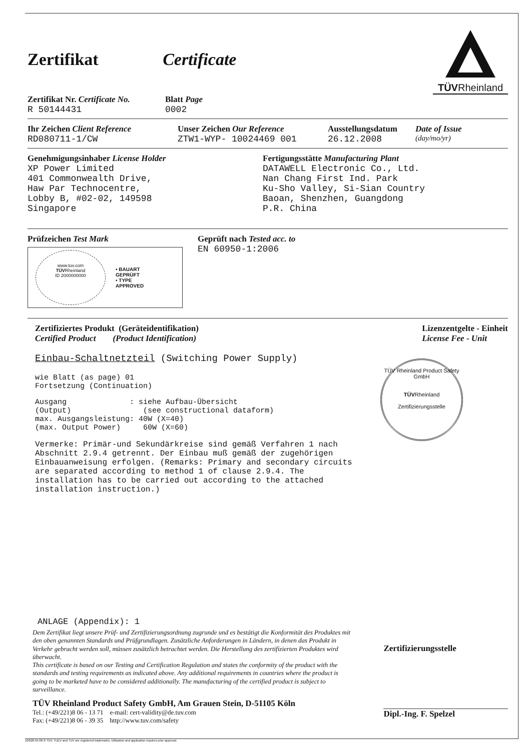Zertifikat Certificate
TÜVRheinland
Zertifikat Nr. Certificate No.
R 50144431
Blatt Page
0002
Ihr Zeichen Client Reference
RD080711-1/CW
Unser Zeichen Our Reference
ZTW1-WYP- 10024469 001
Ausstellungsdatum
26.12.2008
Date of Issue
(day/mo/yr)
Genehmigungsinhaber License Holder
XP Power Limited
401 Commonwealth Drive,
Haw Par Technocentre,
Lobby B, #02-02, 149598
Singapore
Fertigungsstätte Manufacturing Plant
DATAWELL Electronic Co., Ltd.
Nan Chang First Ind. Park
Ku-Sho Valley, Si-Sian Country
Baoan, Shenzhen, Guangdong
P.R. China
Prüfzeichen Test Mark
www.tuv.com
TÜVRheinland
ID 2000000000
• BAUART
GEPRÜFT
• TYPE
APPROVED
Geprüft nach Tested acc. to
EN 60950-1:2006
Zertifiziertes Produkt (Geräteidentifikation)
Certified Product (Product Identification)
Lizenzentgelte - Einheit
License Fee - Unit
Einbau-Schaltnetzteil (Switching Power Supply)
wie Blatt (as page) 01
Fortsetzung (Continuation)
Ausgang : siehe Aufbau-Übersicht
(Output) (see constructional dataform)
max. Ausgangsleistung: 40W (X=40)
(max. Output Power) 60W (X=60)
Vermerke: Primär-und Sekundärkreise sind gemäß Verfahren 1 nach Abschnitt 2.9.4 getrennt. Der Einbau muß gemäß der zugehörigen Einbauanweisung erfolgen. (Remarks: Primary and secondary circuits are separated according to method 1 of clause 2.9.4. The installation has to be carried out according to the attached installation instruction.)
TÜV Rheinland Product Safety GmbH
TÜVRheinland
Zertifizierungsstelle
ANLAGE (Appendix): 1
Dem Zertifikat liegt unsere Prüf- und Zertifizierungsordnung zugrunde und es bestätigt die Konformität des Produktes mit den oben genannten Standards und Prüfgrundlagen. Zusätzliche Anforderungen in Ländern, in denen das Produkt in Verkehr gebracht werden soll, müssen zusätzlich betrachtet werden. Die Herstellung des zertifizierten Produktes wird überwacht.
This certificate is based on our Testing and Certification Regulation and states the conformity of the product with the standards and testing requirements as indicated above. Any additional requirements in countries where the product is going to be marketed have to be considered additionally. The manufacturing of the certified product is subject to surveillance.
TÜV Rheinland Product Safety GmbH, Am Grauen Stein, D-51105 Köln
Tel.: (+49/221)8 06 - 13 71 e-mail: cert-validity@de.tuv.com
Fax: (+49/221)8 06 - 39 35 http://www.tuv.com/safety
Zertifizierungsstelle
Dipl.-Ing. F. Spelzel
10/020 04.08 ® TÜV, TUEV and TUV are registered trademarks. Utilisation and application requires prior approval.